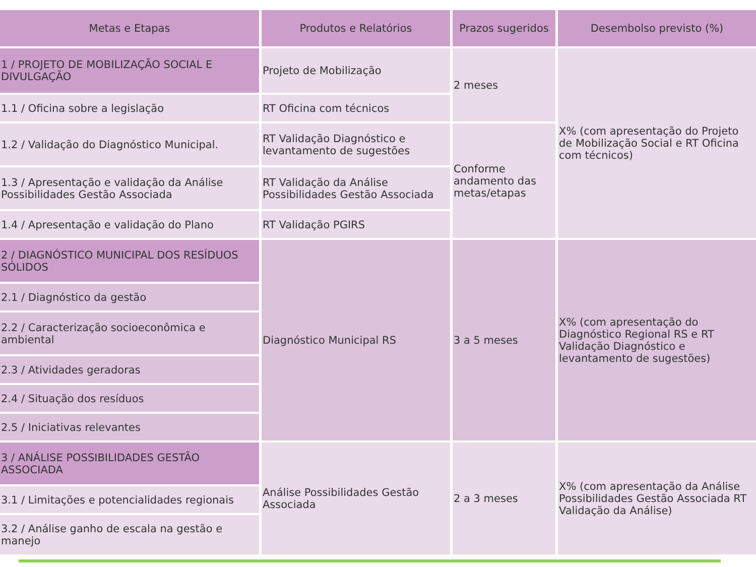| Metas e Etapas | Produtos e Relatórios | Prazos sugeridos | Desembolso previsto (%) |
| --- | --- | --- | --- |
| 1 / PROJETO DE MOBILIZAÇÃO SOCIAL E DIVULGAÇÃO | Projeto de Mobilização | 2 meses | X% (com apresentação do Projeto de Mobilização Social e RT Oficina com técnicos) |
| 1.1 / Oficina sobre a legislação | RT Oficina com técnicos | | |
| 1.2 / Validação do Diagnóstico Municipal. | RT Validação Diagnóstico e levantamento de sugestões | Conforme andamento das metas/etapas | |
| 1.3 / Apresentação e validação da Análise Possibilidades Gestão Associada | RT Validação da Análise Possibilidades Gestão Associada | | |
| 1.4 / Apresentação e validação do Plano | RT Validação PGIRS | | |
| 2 / DIAGNÓSTICO MUNICIPAL DOS RESÍDUOS SÓLIDOS | Diagnóstico Municipal RS | 3 a 5 meses | X% (com apresentação do Diagnóstico Regional RS e RT Validação Diagnóstico e levantamento de sugestões) |
| 2.1 / Diagnóstico da gestão | | | |
| 2.2 / Caracterização socioeconômica e ambiental | | | |
| 2.3 / Atividades geradoras | | | |
| 2.4 / Situação dos resíduos | | | |
| 2.5 / Iniciativas relevantes | | | |
| 3 / ANÁLISE POSSIBILIDADES GESTÃO ASSOCIADA | Análise Possibilidades Gestão Associada | 2 a 3 meses | X% (com apresentação da Análise Possibilidades Gestão Associada RT Validação da Análise) |
| 3.1 / Limitações e potencialidades regionais | | | |
| 3.2 / Análise ganho de escala na gestão e manejo | | | |